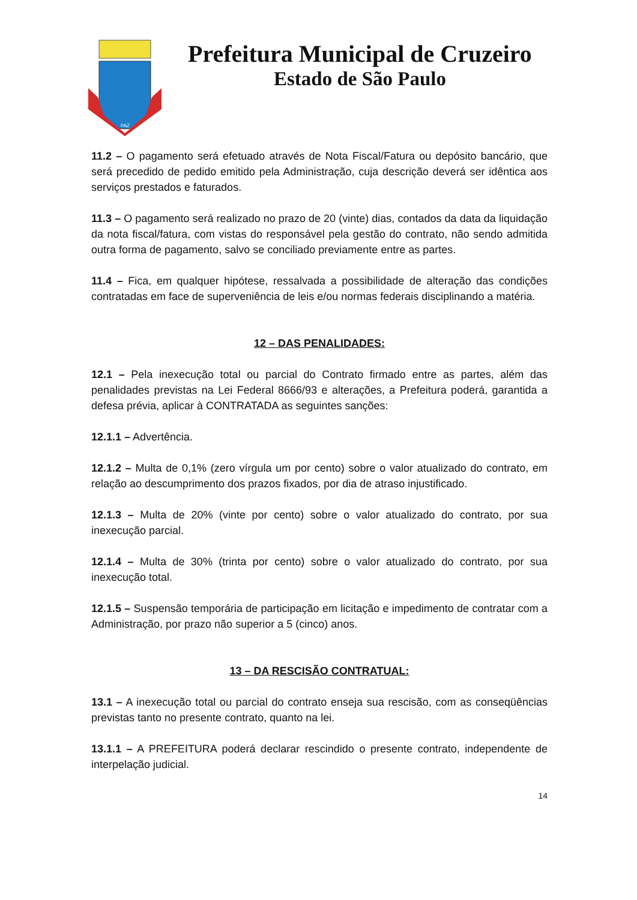PAZ
Prefeitura Municipal de Cruzeiro
Estado de São Paulo
11.2 – O pagamento será efetuado através de Nota Fiscal/Fatura ou depósito bancário, que será precedido de pedido emitido pela Administração, cuja descrição deverá ser idêntica aos serviços prestados e faturados.
11.3 – O pagamento será realizado no prazo de 20 (vinte) dias, contados da data da liquidação da nota fiscal/fatura, com vistas do responsável pela gestão do contrato, não sendo admitida outra forma de pagamento, salvo se conciliado previamente entre as partes.
11.4 – Fica, em qualquer hipótese, ressalvada a possibilidade de alteração das condições contratadas em face de superveniência de leis e/ou normas federais disciplinando a matéria.
12 – DAS PENALIDADES:
12.1 – Pela inexecução total ou parcial do Contrato firmado entre as partes, além das penalidades previstas na Lei Federal 8666/93 e alterações, a Prefeitura poderá, garantida a defesa prévia, aplicar à CONTRATADA as seguintes sanções:
12.1.1 – Advertência.
12.1.2 – Multa de 0,1% (zero vírgula um por cento) sobre o valor atualizado do contrato, em relação ao descumprimento dos prazos fixados, por dia de atraso injustificado.
12.1.3 – Multa de 20% (vinte por cento) sobre o valor atualizado do contrato, por sua inexecução parcial.
12.1.4 – Multa de 30% (trinta por cento) sobre o valor atualizado do contrato, por sua inexecução total.
12.1.5 – Suspensão temporária de participação em licitação e impedimento de contratar com a Administração, por prazo não superior a 5 (cinco) anos.
13 – DA RESCISÃO CONTRATUAL:
13.1 – A inexecução total ou parcial do contrato enseja sua rescisão, com as conseqüências previstas tanto no presente contrato, quanto na lei.
13.1.1 – A PREFEITURA poderá declarar rescindido o presente contrato, independente de interpelação judicial.
14